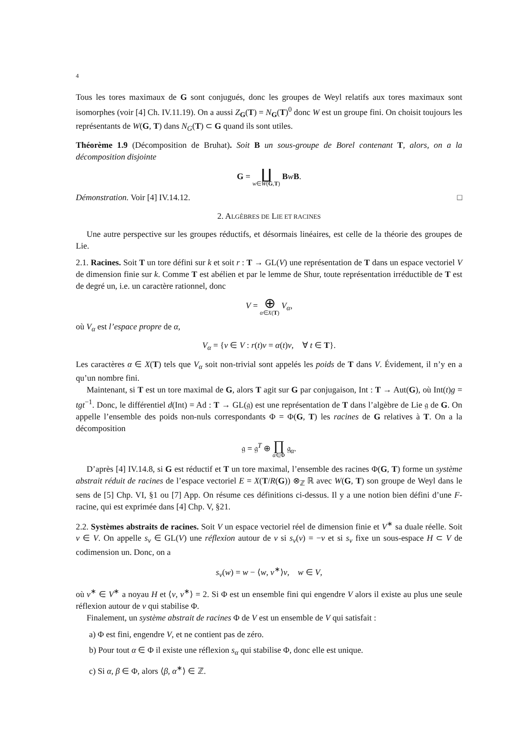4
Tous les tores maximaux de G sont conjugués, donc les groupes de Weyl relatifs aux tores maximaux sont isomorphes (voir [4] Ch. IV.11.19). On a aussi Z<sub>G</sub>(T) = N<sub>G</sub>(T)<sup>0</sup> donc W est un groupe fini. On choisit toujours les représentants de W(G, T) dans N<sub>G</sub>(T) ⊂ G quand ils sont utiles.
Théorème 1.9 (Décomposition de Bruhat). Soit B un sous-groupe de Borel contenant T, alors, on a la décomposition disjointe
G = ∐ w∈W(G,T) BwB.
Démonstration. Voir [4] IV.14.12. □
2. ALGÈBRES DE LIE ET RACINES
Une autre perspective sur les groupes réductifs, et désormais linéaires, est celle de la théorie des groupes de Lie.
2.1. Racines. Soit T un tore défini sur k et soit r : T → GL(V) une représentation de T dans un espace vectoriel V de dimension finie sur k. Comme T est abélien et par le lemme de Shur, toute représentation irréductible de T est de degré un, i.e. un caractère rationnel, donc
V = ⊕ α∈X(T) V<sub>α</sub>,
où V<sub>α</sub> est l’espace propre de α,
V<sub>α</sub> = {v ∈ V : r(t)v = α(t)v, ∀ t ∈ T}.
Les caractères α ∈ X(T) tels que V<sub>α</sub> soit non-trivial sont appelés les poids de T dans V. Évidement, il n’y en a qu’un nombre fini.
Maintenant, si T est un tore maximal de G, alors T agit sur G par conjugaison, Int : T → Aut(G), où Int(t)g = tgt<sup>−1</sup>. Donc, le différentiel d(Int) = Ad : T → GL(𝔤) est une représentation de T dans l’algèbre de Lie 𝔤 de G. On appelle l’ensemble des poids non-nuls correspondants Φ = Φ(G, T) les racines de G relatives à T. On a la décomposition
𝔤 = 𝔤<sup>T</sup> ⊕ ∏ α∈Φ 𝔤<sub>α</sub>.
D’après [4] IV.14.8, si G est réductif et T un tore maximal, l’ensemble des racines Φ(G, T) forme un système abstrait réduit de racines de l’espace vectoriel E = X(T/R(G)) ⊗<sub>ℤ</sub> ℝ avec W(G, T) son groupe de Weyl dans le sens de [5] Chp. VI, §1 ou [7] App. On résume ces définitions ci-dessus. Il y a une notion bien défini d’une F-racine, qui est exprimée dans [4] Chp. V, §21.
2.2. Systèmes abstraits de racines. Soit V un espace vectoriel réel de dimension finie et V<sup>∗</sup> sa duale réelle. Soit v ∈ V. On appelle s<sub>v</sub> ∈ GL(V) une réflexion autour de v si s<sub>v</sub>(v) = −v et si s<sub>v</sub> fixe un sous-espace H ⊂ V de codimension un. Donc, on a
s<sub>v</sub>(w) = w − ⟨w, v<sup>∗</sup>⟩v, w ∈ V,
où v<sup>∗</sup> ∈ V<sup>∗</sup> a noyau H et ⟨v, v<sup>∗</sup>⟩ = 2. Si Φ est un ensemble fini qui engendre V alors il existe au plus une seule réflexion autour de v qui stabilise Φ.
Finalement, un système abstrait de racines Φ de V est un ensemble de V qui satisfait :
a) Φ est fini, engendre V, et ne contient pas de zéro.
b) Pour tout α ∈ Φ il existe une réflexion s<sub>α</sub> qui stabilise Φ, donc elle est unique.
c) Si α, β ∈ Φ, alors ⟨β, α<sup>∗</sup>⟩ ∈ ℤ.